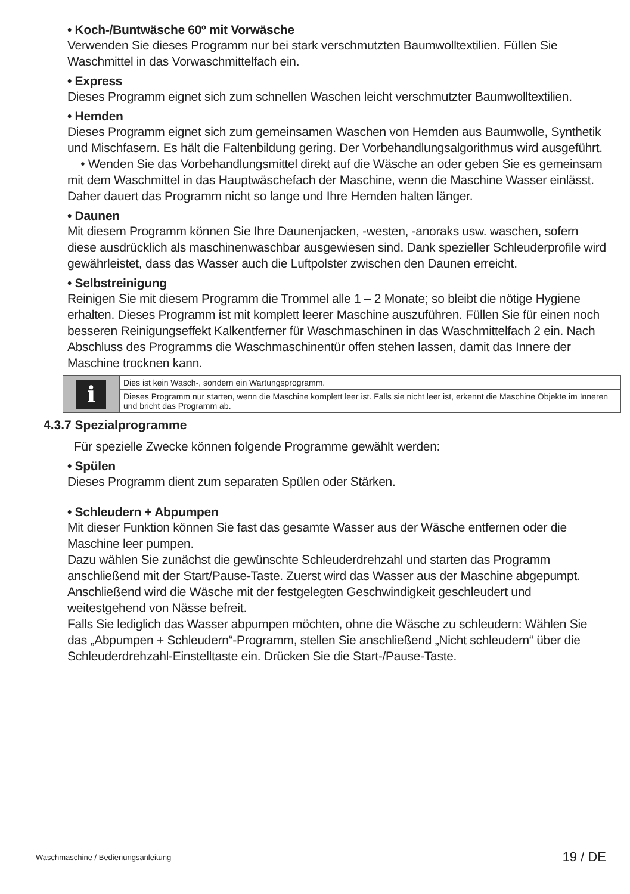• Koch-/Buntwäsche 60º mit Vorwäsche
Verwenden Sie dieses Programm nur bei stark verschmutzten Baumwolltextilien. Füllen Sie Waschmittel in das Vorwaschmittelfach ein.
• Express
Dieses Programm eignet sich zum schnellen Waschen leicht verschmutzter Baumwolltextilien.
• Hemden
Dieses Programm eignet sich zum gemeinsamen Waschen von Hemden aus Baumwolle, Synthetik und Mischfasern. Es hält die Faltenbildung gering. Der Vorbehandlungsalgorithmus wird ausgeführt.
• Wenden Sie das Vorbehandlungsmittel direkt auf die Wäsche an oder geben Sie es gemeinsam mit dem Waschmittel in das Hauptwäschefach der Maschine, wenn die Maschine Wasser einlässt. Daher dauert das Programm nicht so lange und Ihre Hemden halten länger.
• Daunen
Mit diesem Programm können Sie Ihre Daunenjacken, -westen, -anoraks usw. waschen, sofern diese ausdrücklich als maschinenwaschbar ausgewiesen sind. Dank spezieller Schleuderprofile wird gewährleistet, dass das Wasser auch die Luftpolster zwischen den Daunen erreicht.
• Selbstreinigung
Reinigen Sie mit diesem Programm die Trommel alle 1 – 2 Monate; so bleibt die nötige Hygiene erhalten. Dieses Programm ist mit komplett leerer Maschine auszuführen. Füllen Sie für einen noch besseren Reinigungseffekt Kalkentferner für Waschmaschinen in das Waschmittelfach 2 ein. Nach Abschluss des Programms die Waschmaschinentür offen stehen lassen, damit das Innere der Maschine trocknen kann.
| i | Dies ist kein Wasch-, sondern ein Wartungsprogramm. |
| | Dieses Programm nur starten, wenn die Maschine komplett leer ist. Falls sie nicht leer ist, erkennt die Maschine Objekte im Inneren und bricht das Programm ab. |
4.3.7 Spezialprogramme
Für spezielle Zwecke können folgende Programme gewählt werden:
• Spülen
Dieses Programm dient zum separaten Spülen oder Stärken.
• Schleudern + Abpumpen
Mit dieser Funktion können Sie fast das gesamte Wasser aus der Wäsche entfernen oder die Maschine leer pumpen.
Dazu wählen Sie zunächst die gewünschte Schleuderdrehzahl und starten das Programm anschließend mit der Start/Pause-Taste. Zuerst wird das Wasser aus der Maschine abgepumpt. Anschließend wird die Wäsche mit der festgelegten Geschwindigkeit geschleudert und weitestgehend von Nässe befreit.
Falls Sie lediglich das Wasser abpumpen möchten, ohne die Wäsche zu schleudern: Wählen Sie das „Abpumpen + Schleudern“-Programm, stellen Sie anschließend „Nicht schleudern“ über die Schleuderdrehzahl-Einstelltaste ein. Drücken Sie die Start-/Pause-Taste.
Waschmaschine / Bedienungsanleitung 19 / DE